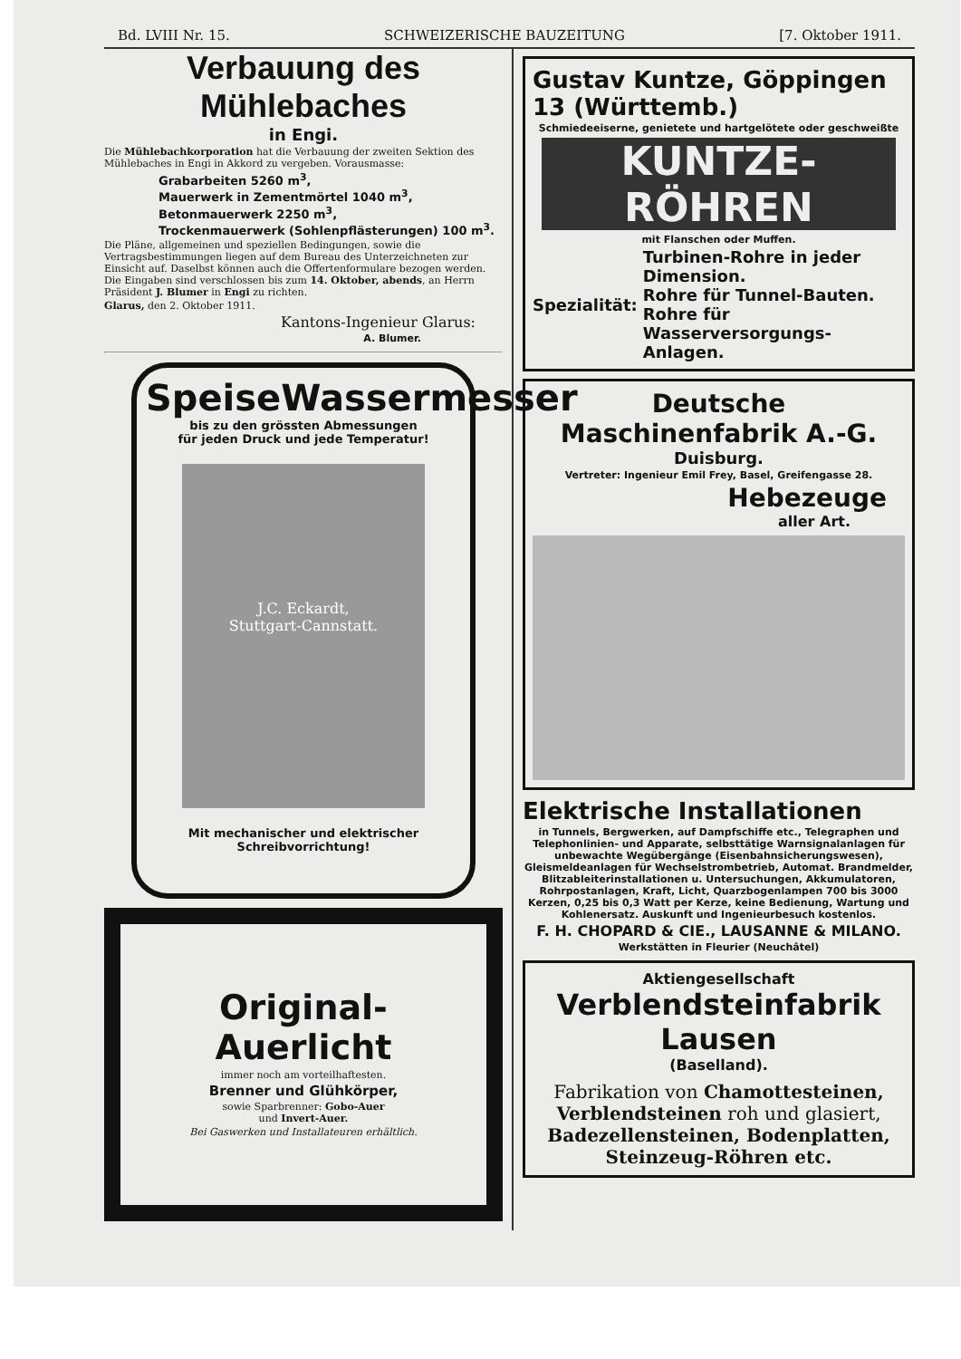Bd. LVIII Nr. 15. SCHWEIZERISCHE BAUZEITUNG [7. Oktober 1911.
Verbauung des Mühlebaches
in Engi.
Die Mühlebachkorporation hat die Verbauung der zweiten Sektion des Mühlebaches in Engi in Akkord zu vergeben. Vorausmasse:
Grabarbeiten 5260 m<sup>3</sup>,
Mauerwerk in Zementmörtel 1040 m<sup>3</sup>,
Betonmauerwerk 2250 m<sup>3</sup>,
Trockenmauerwerk (Sohlenpflästerungen) 100 m<sup>3</sup>.
Die Pläne, allgemeinen und speziellen Bedingungen, sowie die Vertragsbestimmungen liegen auf dem Bureau des Unterzeichneten zur Einsicht auf. Daselbst können auch die Offertenformulare bezogen werden. Die Eingaben sind verschlossen bis zum 14. Oktober, abends, an Herrn Präsident J. Blumer in Engi zu richten.
Glarus, den 2. Oktober 1911.
Kantons-Ingenieur Glarus:
A. Blumer.
SpeiseWassermesser
bis zu den grössten Abmessungen
für jeden Druck und jede Temperatur!
J.C. Eckardt,
Stuttgart-Cannstatt.
Mit mechanischer und elektrischer
Schreibvorrichtung!
Original-Auerlicht
immer noch am vorteilhaftesten.
Brenner und Glühkörper,
sowie Sparbrenner: Gobo-Auer
und Invert-Auer.
Bei Gaswerken und Installateuren erhältlich.
Gustav Kuntze, Göppingen 13 (Württemb.)
Schmiedeeiserne, genietete und hartgelötete oder geschweißte
KUNTZE-RÖHREN
mit Flanschen oder Muffen.
Spezialität: Turbinen-Rohre in jeder Dimension.
Rohre für Tunnel-Bauten.
Rohre für Wasserversorgungs-Anlagen.
Deutsche Maschinenfabrik A.-G.
Duisburg.
Vertreter: Ingenieur Emil Frey, Basel, Greifengasse 28.
Hebezeuge
aller Art.
Elektrische Installationen
in Tunnels, Bergwerken, auf Dampfschiffe etc., Telegraphen und Telephonlinien- und Apparate, selbsttätige Warnsignalanlagen für unbewachte Wegübergänge (Eisenbahnsicherungswesen), Gleismeldeanlagen für Wechselstrombetrieb, Automat. Brandmelder, Blitzableiterinstallationen u. Untersuchungen, Akkumulatoren, Rohrpostanlagen, Kraft, Licht, Quarzbogenlampen 700 bis 3000 Kerzen, 0,25 bis 0,3 Watt per Kerze, keine Bedienung, Wartung und Kohlenersatz. Auskunft und Ingenieurbesuch kostenlos.
F. H. CHOPARD & CIE., LAUSANNE & MILANO.
Werkstätten in Fleurier (Neuchâtel)
Aktiengesellschaft
Verblendsteinfabrik Lausen
(Baselland).
Fabrikation von Chamottesteinen,
Verblendsteinen roh und glasiert,
Badezellensteinen, Bodenplatten,
Steinzeug-Röhren etc.